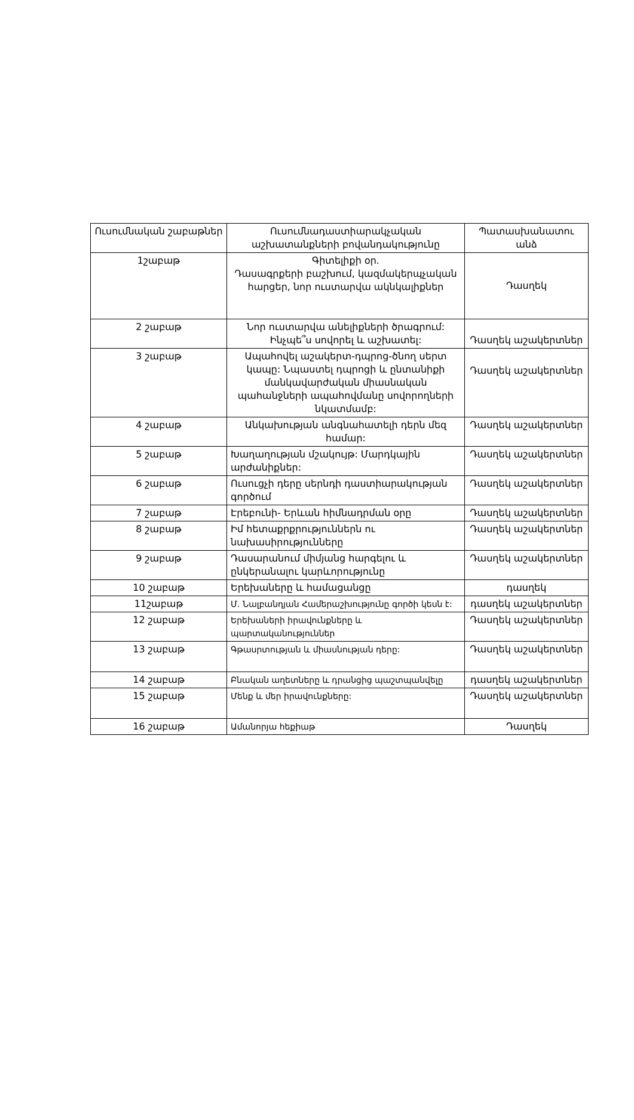| Ուսումնական շաբաթներ | Ուսումնադաստիարակչական աշխատանքների բովանդակությունը | Պատասխանատու անձ |
| 1շաբաթ | Գիտելիքի օր. Դասագրքերի բաշխում, կազմակերպչական հարցեր, նոր ուստարվա ակնկալիքներ | Դասղեկ |
| 2 շաբաթ | Նոր ուստարվա անելիքների ծրագրում: Ինչպե՞ս սովորել և աշխատել: | Դասղեկ աշակերտներ |
| 3 շաբաթ | Ապահովել աշակերտ-դպրոց-ծնող սերտ կապը: Նպաստել դպրոցի և ընտանիքի մանկավարժական միասնական պահանջների ապահովմանը սովորողների նկատմամբ: | Դասղեկ աշակերտներ |
| 4 շաբաթ | Անկախության անգնահատելի դերն մեզ համար: | Դասղեկ աշակերտներ |
| 5 շաբաթ | Խաղաղության մշակույթ: Մարդկային արժանիքներ: | Դասղեկ աշակերտներ |
| 6 շաբաթ | Ուսուցչի դերը սերնդի դաստիարակության գործում | Դասղեկ աշակերտներ |
| 7 շաբաթ | Էրեբունի- Երևան հիմնադրման օրը | Դասղեկ աշակերտներ |
| 8 շաբաթ | Իմ հետաքրքրություններն ու նախասիրությունները | Դասղեկ աշակերտներ |
| 9 շաբաթ | Դասարանում միմյանց հարգելու և ընկերանալու կարևորությունը | Դասղեկ աշակերտներ |
| 10 շաբաթ | Երեխաները և համացանցը | դասղեկ |
| 11շաբաթ | Մ. Նալբանդյան Համերաշխությունը գործի կեսն է: | դասղեկ աշակերտներ |
| 12 շաբաթ | Երեխաների իրավունքները և պարտականություններ | Դասղեկ աշակերտներ |
| 13 շաբաթ | Գթասրտության և միասնության դերը: | Դասղեկ աշակերտներ |
| 14 շաբաթ | Բնական աղետները և դրանցից պաշտպանվելը | դասղեկ աշակերտներ |
| 15 շաբաթ | Մենք և մեր իրավունքները: | Դասղեկ աշակերտներ |
| 16 շաբաթ | Ամանորյա հեքիաթ | Դասղեկ |